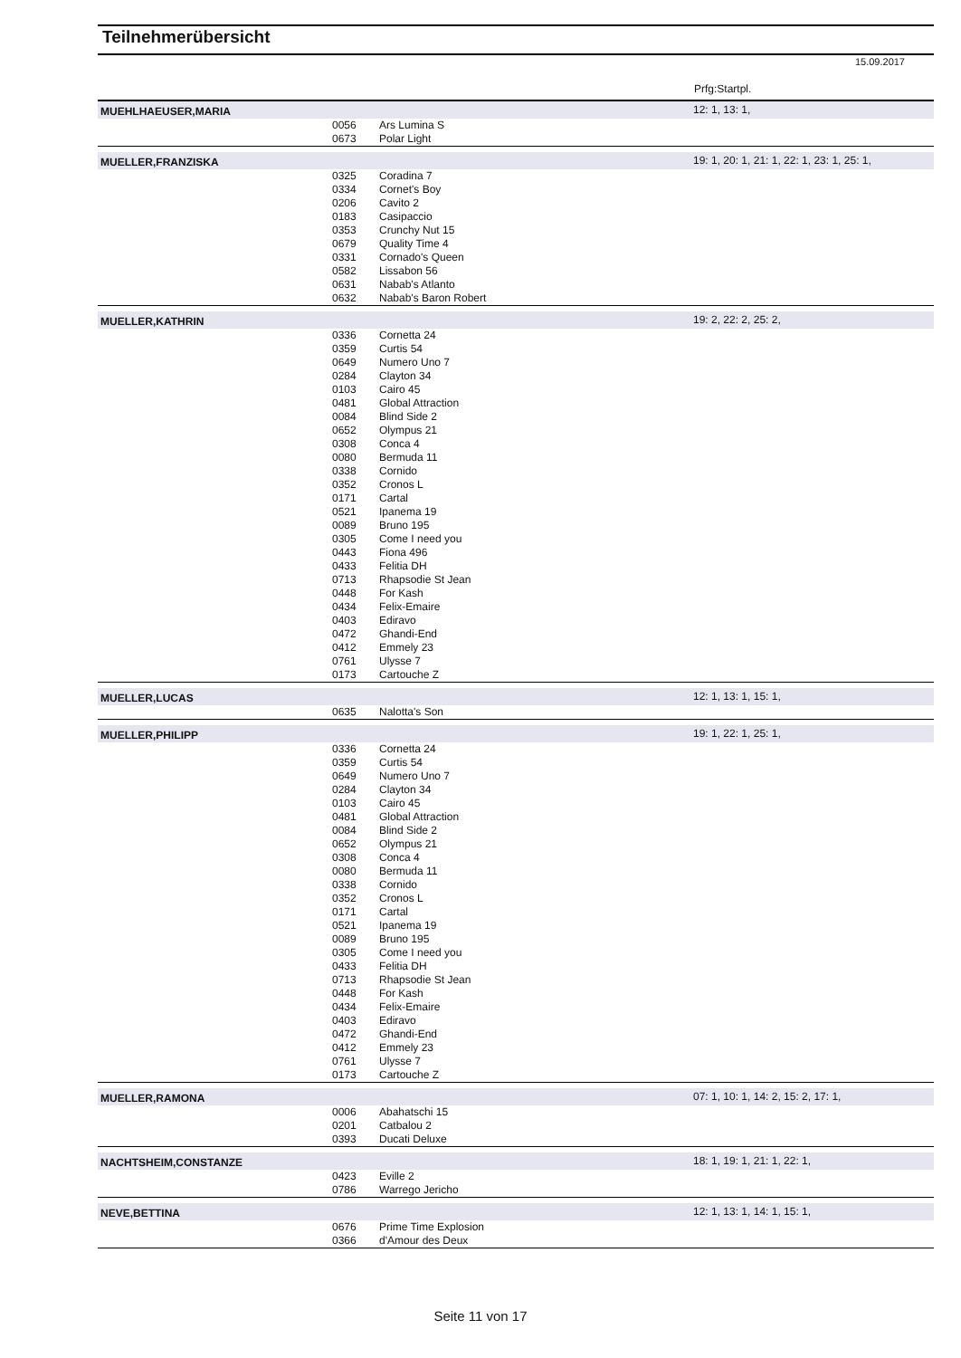Teilnehmerübersicht
15.09.2017
Prfg:Startpl.
| MUEHLHAEUSER,MARIA | | | 12: 1, 13: 1, |
| | 0056 | Ars Lumina S | |
| | 0673 | Polar Light | |
| MUELLER,FRANZISKA | | | 19: 1, 20: 1, 21: 1, 22: 1, 23: 1, 25: 1, |
| | 0325 | Coradina 7 | |
| | 0334 | Cornet's Boy | |
| | 0206 | Cavito 2 | |
| | 0183 | Casipaccio | |
| | 0353 | Crunchy Nut 15 | |
| | 0679 | Quality Time 4 | |
| | 0331 | Cornado's Queen | |
| | 0582 | Lissabon 56 | |
| | 0631 | Nabab's Atlanto | |
| | 0632 | Nabab's Baron Robert | |
| MUELLER,KATHRIN | | | 19: 2, 22: 2, 25: 2, |
| | 0336 | Cornetta 24 | |
| | 0359 | Curtis 54 | |
| | 0649 | Numero Uno 7 | |
| | 0284 | Clayton 34 | |
| | 0103 | Cairo 45 | |
| | 0481 | Global Attraction | |
| | 0084 | Blind Side 2 | |
| | 0652 | Olympus 21 | |
| | 0308 | Conca 4 | |
| | 0080 | Bermuda 11 | |
| | 0338 | Cornido | |
| | 0352 | Cronos L | |
| | 0171 | Cartal | |
| | 0521 | Ipanema 19 | |
| | 0089 | Bruno 195 | |
| | 0305 | Come I need you | |
| | 0443 | Fiona 496 | |
| | 0433 | Felitia DH | |
| | 0713 | Rhapsodie St Jean | |
| | 0448 | For Kash | |
| | 0434 | Felix-Emaire | |
| | 0403 | Ediravo | |
| | 0472 | Ghandi-End | |
| | 0412 | Emmely 23 | |
| | 0761 | Ulysse 7 | |
| | 0173 | Cartouche Z | |
| MUELLER,LUCAS | | | 12: 1, 13: 1, 15: 1, |
| | 0635 | Nalotta's Son | |
| MUELLER,PHILIPP | | | 19: 1, 22: 1, 25: 1, |
| | 0336 | Cornetta 24 | |
| | 0359 | Curtis 54 | |
| | 0649 | Numero Uno 7 | |
| | 0284 | Clayton 34 | |
| | 0103 | Cairo 45 | |
| | 0481 | Global Attraction | |
| | 0084 | Blind Side 2 | |
| | 0652 | Olympus 21 | |
| | 0308 | Conca 4 | |
| | 0080 | Bermuda 11 | |
| | 0338 | Cornido | |
| | 0352 | Cronos L | |
| | 0171 | Cartal | |
| | 0521 | Ipanema 19 | |
| | 0089 | Bruno 195 | |
| | 0305 | Come I need you | |
| | 0433 | Felitia DH | |
| | 0713 | Rhapsodie St Jean | |
| | 0448 | For Kash | |
| | 0434 | Felix-Emaire | |
| | 0403 | Ediravo | |
| | 0472 | Ghandi-End | |
| | 0412 | Emmely 23 | |
| | 0761 | Ulysse 7 | |
| | 0173 | Cartouche Z | |
| MUELLER,RAMONA | | | 07: 1, 10: 1, 14: 2, 15: 2, 17: 1, |
| | 0006 | Abahatschi 15 | |
| | 0201 | Catbalou 2 | |
| | 0393 | Ducati Deluxe | |
| NACHTSHEIM,CONSTANZE | | | 18: 1, 19: 1, 21: 1, 22: 1, |
| | 0423 | Eville 2 | |
| | 0786 | Warrego Jericho | |
| NEVE,BETTINA | | | 12: 1, 13: 1, 14: 1, 15: 1, |
| | 0676 | Prime Time Explosion | |
| | 0366 | d'Amour des Deux | |
Seite 11 von 17